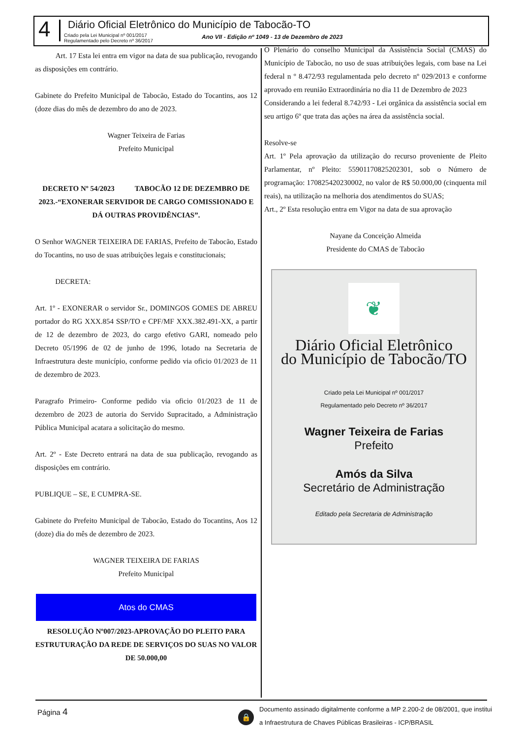4
Diário Oficial Eletrônico do Município de Tabocão-TO
Criado pela Lei Municipal nº 001/2017
Regulamentado pelo Decreto nº 36/2017
Ano VII - Edição nº 1049 - 13 de Dezembro de 2023
Art. 17 Esta lei entra em vigor na data de sua publicação, revogando as disposições em contrário.
Gabinete do Prefeito Municipal de Tabocão, Estado do Tocantins, aos 12 (doze dias do mês de dezembro do ano de 2023.
Wagner Teixeira de Farias
Prefeito Municipal
DECRETO Nº 54/2023 TABOCÃO 12 DE DEZEMBRO DE 2023.-“EXONERAR SERVIDOR DE CARGO COMISSIONADO E DÁ OUTRAS PROVIDÊNCIAS”.
O Senhor WAGNER TEIXEIRA DE FARIAS, Prefeito de Tabocão, Estado do Tocantins, no uso de suas atribuições legais e constitucionais;
DECRETA:
Art. 1º - EXONERAR o servidor Sr., DOMINGOS GOMES DE ABREU portador do RG XXX.854 SSP/TO e CPF/MF XXX.382.491-XX, a partir de 12 de dezembro de 2023, do cargo efetivo GARI, nomeado pelo Decreto 05/1996 de 02 de junho de 1996, lotado na Secretaria de Infraestrutura deste município, conforme pedido via oficio 01/2023 de 11 de dezembro de 2023.
Paragrafo Primeiro- Conforme pedido via oficio 01/2023 de 11 de dezembro de 2023 de autoria do Servido Supracitado, a Administração Pública Municipal acatara a solicitação do mesmo.
Art. 2º - Este Decreto entrará na data de sua publicação, revogando as disposições em contrário.
PUBLIQUE – SE, E CUMPRA-SE.
Gabinete do Prefeito Municipal de Tabocão, Estado do Tocantins, Aos 12 (doze) dia do mês de dezembro de 2023.
WAGNER TEIXEIRA DE FARIAS
Prefeito Municipal
Atos do CMAS
RESOLUÇÃO Nº007/2023-APROVAÇÃO DO PLEITO PARA ESTRUTURAÇÃO DA REDE DE SERVIÇOS DO SUAS NO VALOR DE 50.000,00
O Plenário do conselho Municipal da Assistência Social (CMAS) do Município de Tabocão, no uso de suas atribuições legais, com base na Lei federal n º 8.472/93 regulamentada pelo decreto nº 029/2013 e conforme aprovado em reunião Extraordinária no dia 11 de Dezembro de 2023
Considerando a lei federal 8.742/93 - Lei orgânica da assistência social em seu artigo 6º que trata das ações na área da assistência social.
Resolve-se
Art. 1º Pela aprovação da utilização do recurso proveniente de Pleito Parlamentar, nº Pleito: 559011708252023​01, sob o Número de programação: 170825420230002, no valor de R$ 50.000,00 (cinquenta mil reais), na utilização na melhoria dos atendimentos do SUAS;
Art., 2º Esta resolução entra em Vigor na data de sua aprovação
Nayane da Conceição Almeida
Presidente do CMAS de Tabocão
❦
Diário Oficial Eletrônico
do Município de Tabocão/TO
Criado pela Lei Municipal nº 001/2017
Regulamentado pelo Decreto nº 36/2017
Wagner Teixeira de Farias
Prefeito
Amós da Silva
Secretário de Administração
Editado pela Secretaria de Administração
Página 4 🔒
Documento assinado digitalmente conforme a MP 2.200-2 de 08/2001, que institui a Infraestrutura de Chaves Públicas Brasileiras - ICP/BRASIL